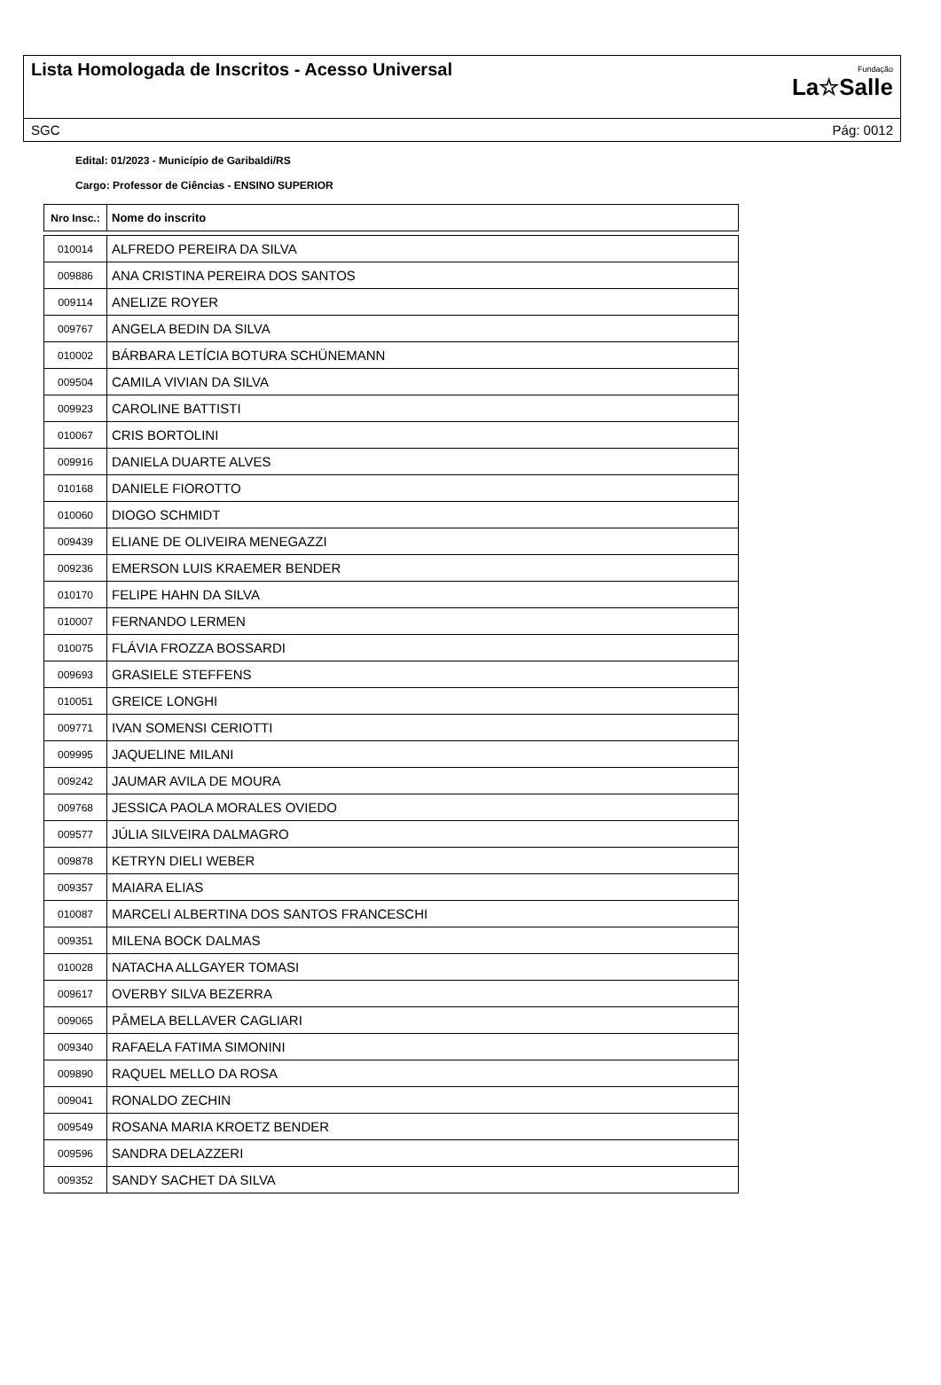Lista Homologada de Inscritos - Acesso Universal
Fundação
La☆Salle
SGC Pág: 0012
Edital: 01/2023 - Município de Garibaldi/RS
Cargo: Professor de Ciências - ENSINO SUPERIOR
| Nro Insc.: | Nome do inscrito |
| --- | --- |
| 010014 | ALFREDO PEREIRA DA SILVA |
| 009886 | ANA CRISTINA PEREIRA DOS SANTOS |
| 009114 | ANELIZE ROYER |
| 009767 | ANGELA BEDIN DA SILVA |
| 010002 | BÁRBARA LETÍCIA BOTURA SCHÜNEMANN |
| 009504 | CAMILA VIVIAN DA SILVA |
| 009923 | CAROLINE BATTISTI |
| 010067 | CRIS BORTOLINI |
| 009916 | DANIELA DUARTE ALVES |
| 010168 | DANIELE FIOROTTO |
| 010060 | DIOGO SCHMIDT |
| 009439 | ELIANE DE OLIVEIRA MENEGAZZI |
| 009236 | EMERSON LUIS KRAEMER BENDER |
| 010170 | FELIPE HAHN DA SILVA |
| 010007 | FERNANDO LERMEN |
| 010075 | FLÁVIA FROZZA BOSSARDI |
| 009693 | GRASIELE STEFFENS |
| 010051 | GREICE LONGHI |
| 009771 | IVAN SOMENSI CERIOTTI |
| 009995 | JAQUELINE MILANI |
| 009242 | JAUMAR AVILA DE MOURA |
| 009768 | JESSICA PAOLA MORALES OVIEDO |
| 009577 | JÚLIA SILVEIRA DALMAGRO |
| 009878 | KETRYN DIELI WEBER |
| 009357 | MAIARA ELIAS |
| 010087 | MARCELI ALBERTINA DOS SANTOS FRANCESCHI |
| 009351 | MILENA BOCK DALMAS |
| 010028 | NATACHA ALLGAYER TOMASI |
| 009617 | OVERBY SILVA BEZERRA |
| 009065 | PÂMELA BELLAVER CAGLIARI |
| 009340 | RAFAELA FATIMA SIMONINI |
| 009890 | RAQUEL MELLO DA ROSA |
| 009041 | RONALDO ZECHIN |
| 009549 | ROSANA MARIA KROETZ BENDER |
| 009596 | SANDRA DELAZZERI |
| 009352 | SANDY SACHET DA SILVA |